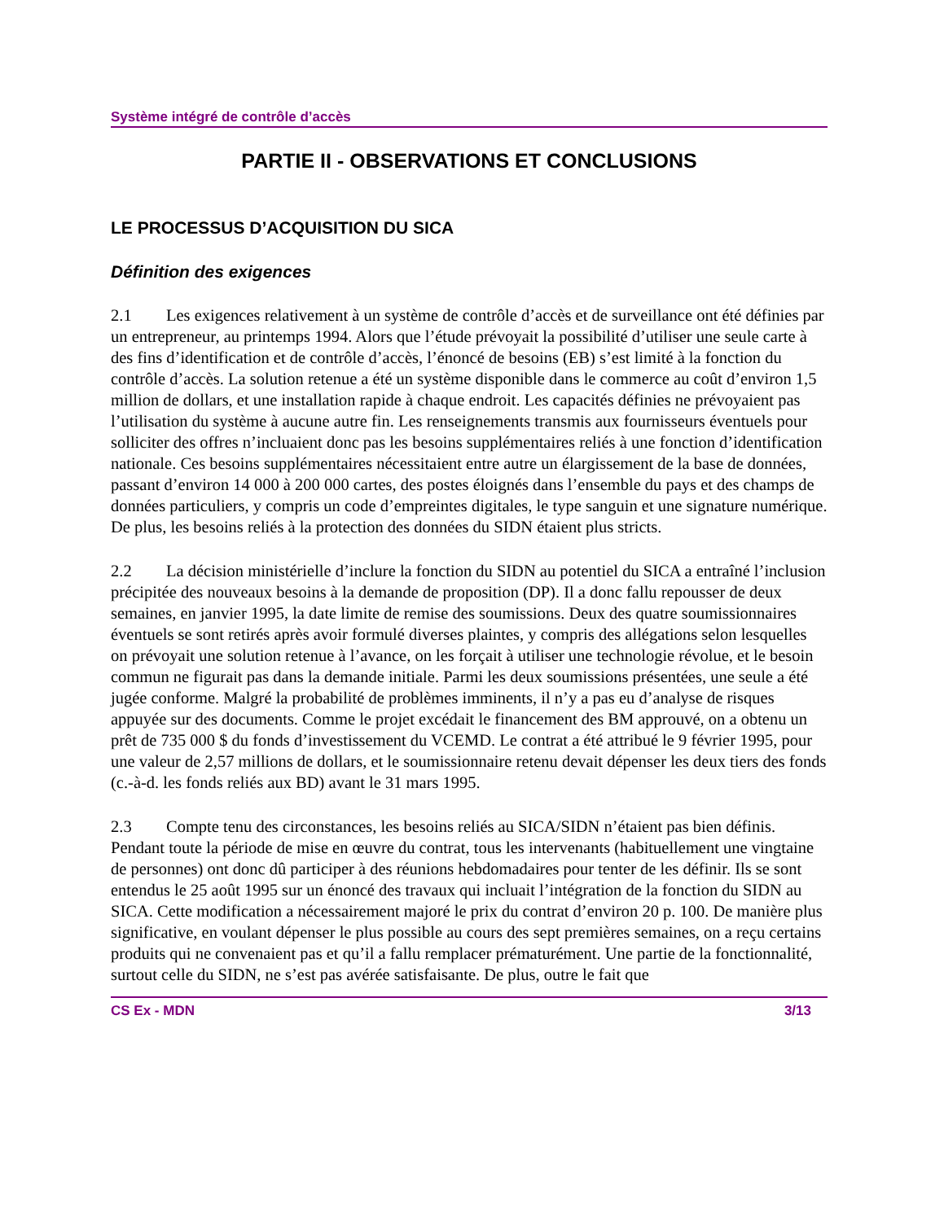Système intégré de contrôle d’accès
PARTIE II - OBSERVATIONS ET CONCLUSIONS
LE PROCESSUS D’ACQUISITION DU SICA
Définition des exigences
2.1 Les exigences relativement à un système de contrôle d’accès et de surveillance ont été définies par un entrepreneur, au printemps 1994. Alors que l’étude prévoyait la possibilité d’utiliser une seule carte à des fins d’identification et de contrôle d’accès, l’énoncé de besoins (EB) s’est limité à la fonction du contrôle d’accès. La solution retenue a été un système disponible dans le commerce au coût d’environ 1,5 million de dollars, et une installation rapide à chaque endroit. Les capacités définies ne prévoyaient pas l’utilisation du système à aucune autre fin. Les renseignements transmis aux fournisseurs éventuels pour solliciter des offres n’incluaient donc pas les besoins supplémentaires reliés à une fonction d’identification nationale. Ces besoins supplémentaires nécessitaient entre autre un élargissement de la base de données, passant d’environ 14 000 à 200 000 cartes, des postes éloignés dans l’ensemble du pays et des champs de données particuliers, y compris un code d’empreintes digitales, le type sanguin et une signature numérique. De plus, les besoins reliés à la protection des données du SIDN étaient plus stricts.
2.2 La décision ministérielle d’inclure la fonction du SIDN au potentiel du SICA a entraîné l’inclusion précipitée des nouveaux besoins à la demande de proposition (DP). Il a donc fallu repousser de deux semaines, en janvier 1995, la date limite de remise des soumissions. Deux des quatre soumissionnaires éventuels se sont retirés après avoir formulé diverses plaintes, y compris des allégations selon lesquelles on prévoyait une solution retenue à l’avance, on les forçait à utiliser une technologie révolue, et le besoin commun ne figurait pas dans la demande initiale. Parmi les deux soumissions présentées, une seule a été jugée conforme. Malgré la probabilité de problèmes imminents, il n’y a pas eu d’analyse de risques appuyée sur des documents. Comme le projet excédait le financement des BM approuvé, on a obtenu un prêt de 735 000 $ du fonds d’investissement du VCEMD. Le contrat a été attribué le 9 février 1995, pour une valeur de 2,57 millions de dollars, et le soumissionnaire retenu devait dépenser les deux tiers des fonds (c.-à-d. les fonds reliés aux BD) avant le 31 mars 1995.
2.3 Compte tenu des circonstances, les besoins reliés au SICA/SIDN n’étaient pas bien définis. Pendant toute la période de mise en œuvre du contrat, tous les intervenants (habituellement une vingtaine de personnes) ont donc dû participer à des réunions hebdomadaires pour tenter de les définir. Ils se sont entendus le 25 août 1995 sur un énoncé des travaux qui incluait l’intégration de la fonction du SIDN au SICA. Cette modification a nécessairement majoré le prix du contrat d’environ 20 p. 100. De manière plus significative, en voulant dépenser le plus possible au cours des sept premières semaines, on a reçu certains produits qui ne convenaient pas et qu’il a fallu remplacer prématurément. Une partie de la fonctionnalité, surtout celle du SIDN, ne s’est pas avérée satisfaisante. De plus, outre le fait que
CS Ex - MDN 3/13